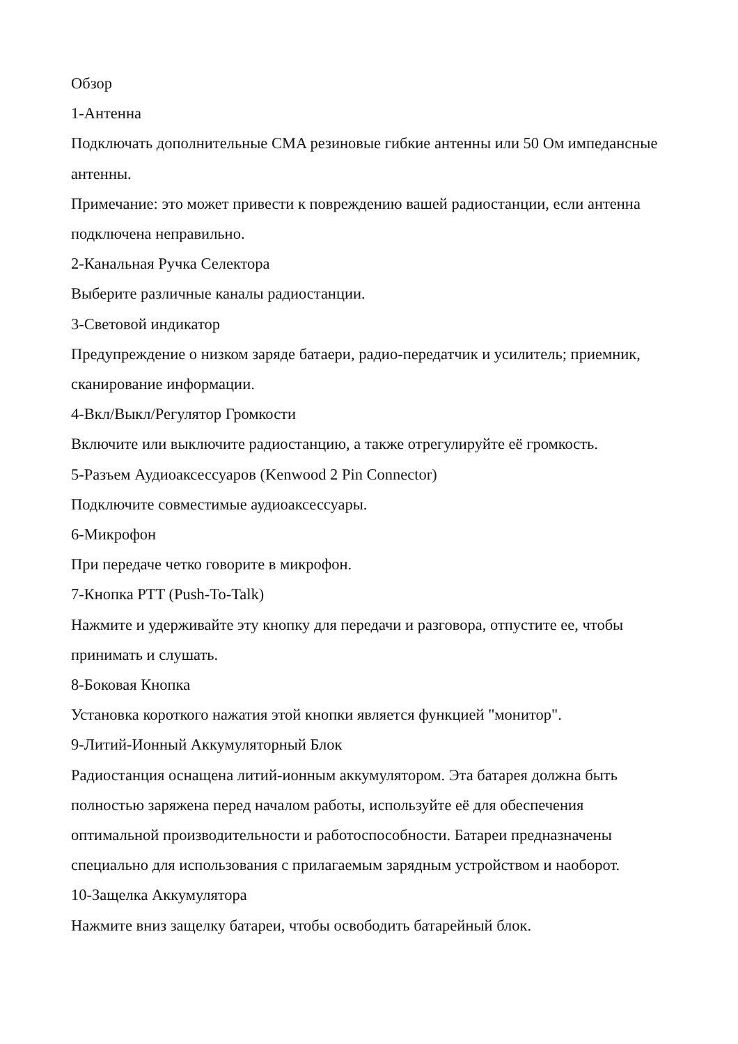Обзор
1-Антенна
Подключать дополнительные CMA резиновые гибкие антенны или 50 Ом импедансные антенны.
Примечание: это может привести к повреждению вашей радиостанции, если антенна подключена неправильно.
2-Канальная Ручка Селектора
Выберите различные каналы радиостанции.
3-Световой индикатор
Предупреждение о низком заряде батаери, радио-передатчик и усилитель; приемник, сканирование информации.
4-Вкл/Выкл/Регулятор Громкости
Включите или выключите радиостанцию, а также отрегулируйте её громкость.
5-Разъем Аудиоаксессуаров (Kenwood 2 Pin Connector)
Подключите совместимые аудиоаксессуары.
6-Микрофон
При передаче четко говорите в микрофон.
7-Кнопка PTT (Push-To-Talk)
Нажмите и удерживайте эту кнопку для передачи и разговора, отпустите ее, чтобы принимать и слушать.
8-Боковая Кнопка
Установка короткого нажатия этой кнопки является функцией "монитор".
9-Литий-Ионный Аккумуляторный Блок
Радиостанция оснащена литий-ионным аккумулятором. Эта батарея должна быть полностью заряжена перед началом работы, используйте её для обеспечения оптимальной производительности и работоспособности. Батареи предназначены специально для использования с прилагаемым зарядным устройством и наоборот.
10-Защелка Аккумулятора
Нажмите вниз защелку батареи, чтобы освободить батарейный блок.